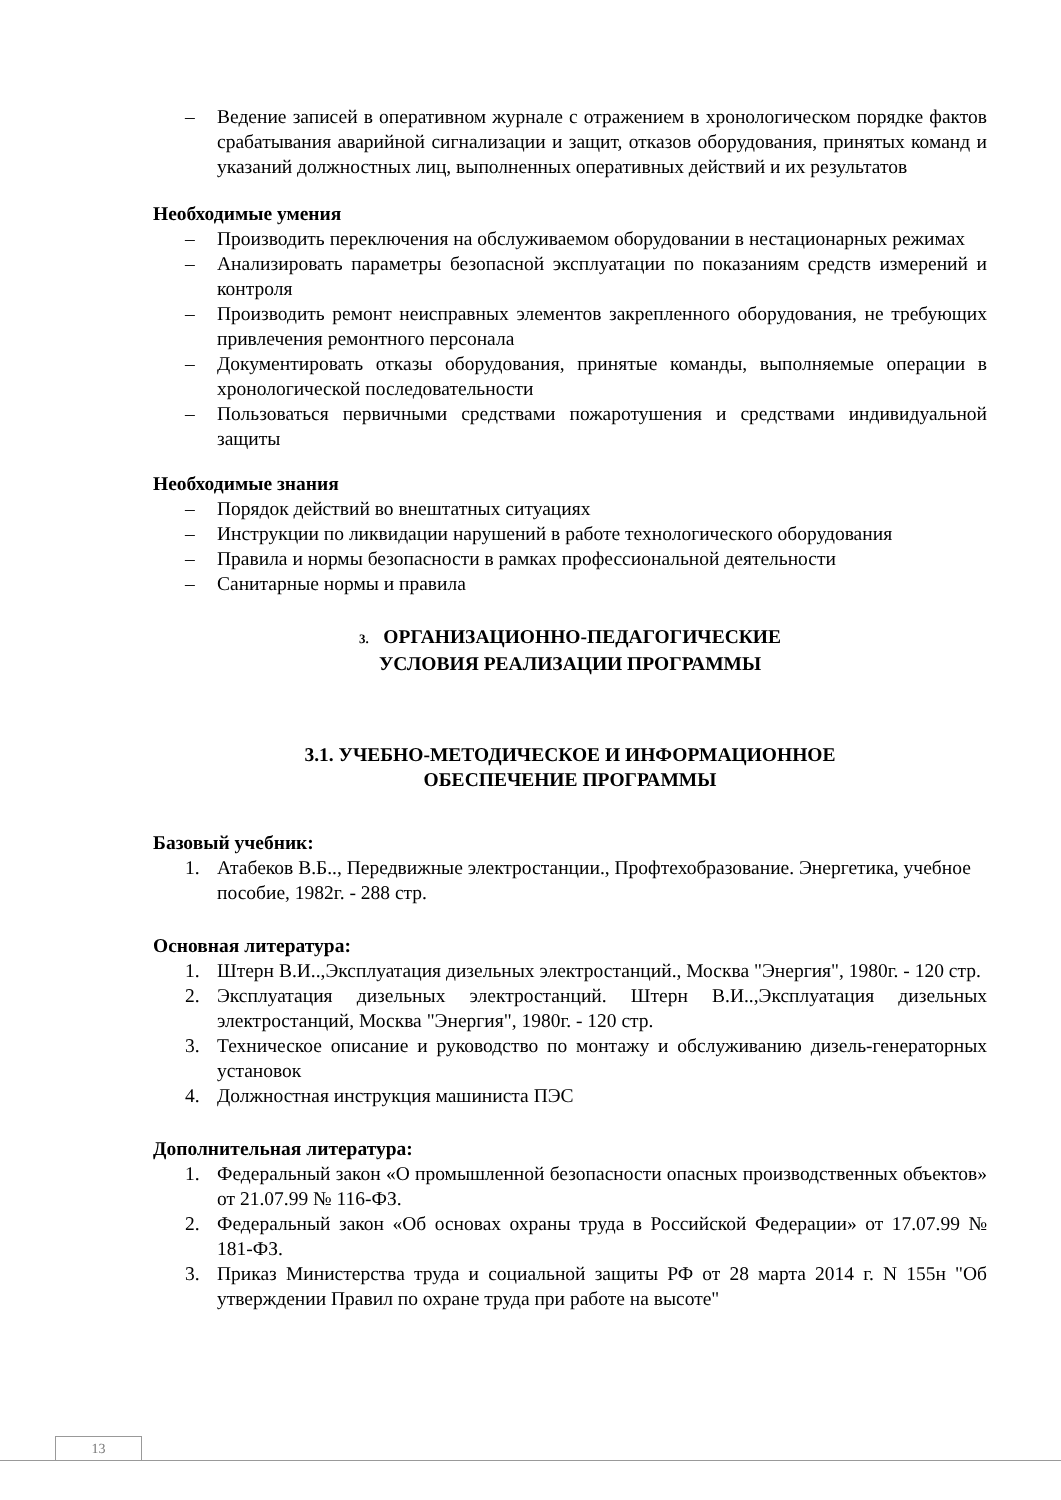– Ведение записей в оперативном журнале с отражением в хронологическом порядке фактов срабатывания аварийной сигнализации и защит, отказов оборудования, принятых команд и указаний должностных лиц, выполненных оперативных действий и их результатов
Необходимые умения
– Производить переключения на обслуживаемом оборудовании в нестационарных режимах
– Анализировать параметры безопасной эксплуатации по показаниям средств измерений и контроля
– Производить ремонт неисправных элементов закрепленного оборудования, не требующих привлечения ремонтного персонала
– Документировать отказы оборудования, принятые команды, выполняемые операции в хронологической последовательности
– Пользоваться первичными средствами пожаротушения и средствами индивидуальной защиты
Необходимые знания
– Порядок действий во внештатных ситуациях
– Инструкции по ликвидации нарушений в работе технологического оборудования
– Правила и нормы безопасности в рамках профессиональной деятельности
– Санитарные нормы и правила
3. ОРГАНИЗАЦИОННО-ПЕДАГОГИЧЕСКИЕ
УСЛОВИЯ РЕАЛИЗАЦИИ ПРОГРАММЫ
3.1. УЧЕБНО-МЕТОДИЧЕСКОЕ И ИНФОРМАЦИОННОЕ
ОБЕСПЕЧЕНИЕ ПРОГРАММЫ
Базовый учебник:
1. Атабеков В.Б.., Передвижные электростанции., Профтехобразование. Энергетика, учебное пособие, 1982г. - 288 стр.
Основная литература:
1. Штерн В.И..,Эксплуатация дизельных электростанций., Москва "Энергия", 1980г. - 120 стр.
2. Эксплуатация дизельных электростанций. Штерн В.И..,Эксплуатация дизельных электростанций, Москва "Энергия", 1980г. - 120 стр.
3. Техническое описание и руководство по монтажу и обслуживанию дизель-генераторных установок
4. Должностная инструкция машиниста ПЭС
Дополнительная литература:
1. Федеральный закон «О промышленной безопасности опасных производственных объектов» от 21.07.99 № 116-ФЗ.
2. Федеральный закон «Об основах охраны труда в Российской Федерации» от 17.07.99 № 181-ФЗ.
3. Приказ Министерства труда и социальной защиты РФ от 28 марта 2014 г. N 155н "Об утверждении Правил по охране труда при работе на высоте"
13